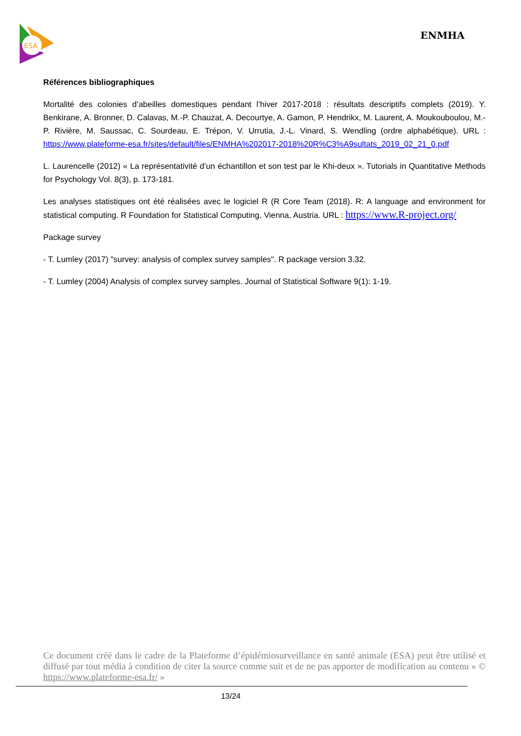ESA
ENMHA
Références bibliographiques
Mortalité des colonies d’abeilles domestiques pendant l’hiver 2017-2018 : résultats descriptifs complets (2019). Y. Benkirane, A. Bronner, D. Calavas, M.-P. Chauzat, A. Decourtye, A. Gamon, P. Hendrikx, M. Laurent, A. Moukouboulou, M.-P. Rivière, M. Saussac, C. Sourdeau, E. Trépon, V. Urrutia, J.-L. Vinard, S. Wendling (ordre alphabétique). URL : https://www.plateforme-esa.fr/sites/default/files/ENMHA%202017-2018%20R%C3%A9sultats_2019_02_21_0.pdf
L. Laurencelle (2012) « La représentativité d’un échantillon et son test par le Khi-deux ». Tutorials in Quantitative Methods for Psychology Vol. 8(3), p. 173-181.
Les analyses statistiques ont été réalisées avec le logiciel R (R Core Team (2018). R: A language and environment for statistical computing. R Foundation for Statistical Computing, Vienna, Austria. URL : https://www.R-project.org/
Package survey
- T. Lumley (2017) "survey: analysis of complex survey samples". R package version 3.32.
- T. Lumley (2004) Analysis of complex survey samples. Journal of Statistical Software 9(1): 1-19.
Ce document créé dans le cadre de la Plateforme d’épidémiosurveillance en santé animale (ESA) peut être utilisé et diffusé par tout média à condition de citer la source comme suit et de ne pas apporter de modification au contenu « © https://www.plateforme-esa.fr/ »
13/24